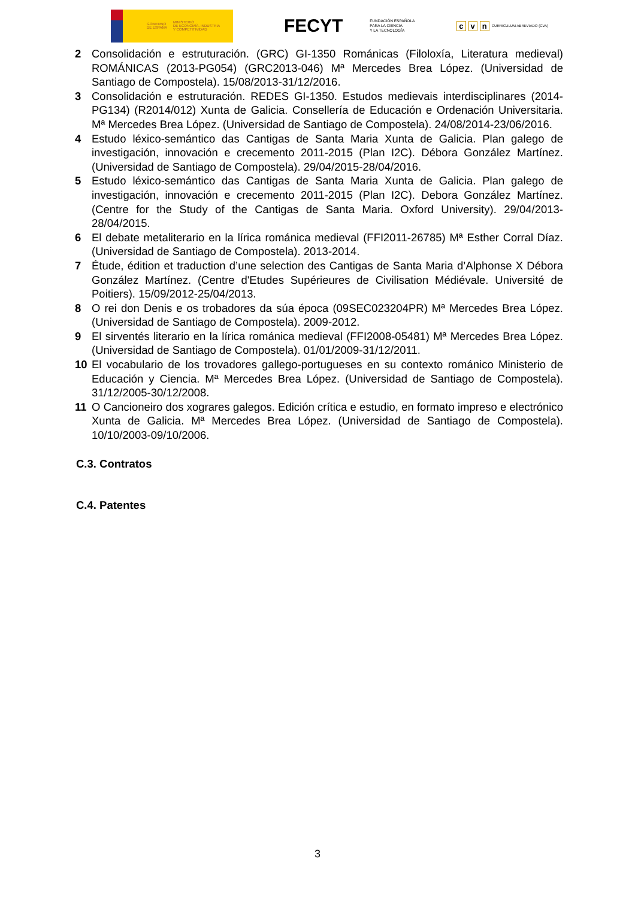GOBIERNO
DE ESPAÑA MINISTERIO
DE ECONOMÍA, INDUSTRIA
Y COMPETITIVIDAD
FECYT FUNDACIÓN ESPAÑOLA
PARA LA CIENCIA
Y LA TECNOLOGÍA
cv n CURRICULUM ABREVIADO (CVA)
2 Consolidación e estruturación. (GRC) GI-1350 Románicas (Filoloxía, Literatura medieval) ROMÁNICAS (2013-PG054) (GRC2013-046) Mª Mercedes Brea López. (Universidad de Santiago de Compostela). 15/08/2013-31/12/2016.
3 Consolidación e estruturación. REDES GI-1350. Estudos medievais interdisciplinares (2014-PG134) (R2014/012) Xunta de Galicia. Consellería de Educación e Ordenación Universitaria. Mª Mercedes Brea López. (Universidad de Santiago de Compostela). 24/08/2014-23/06/2016.
4 Estudo léxico-semántico das Cantigas de Santa Maria Xunta de Galicia. Plan galego de investigación, innovación e crecemento 2011-2015 (Plan I2C). Débora González Martínez. (Universidad de Santiago de Compostela). 29/04/2015-28/04/2016.
5 Estudo léxico-semántico das Cantigas de Santa Maria Xunta de Galicia. Plan galego de investigación, innovación e crecemento 2011-2015 (Plan I2C). Debora González Martínez. (Centre for the Study of the Cantigas de Santa Maria. Oxford University). 29/04/2013-28/04/2015.
6 El debate metaliterario en la lírica románica medieval (FFI2011-26785) Mª Esther Corral Díaz. (Universidad de Santiago de Compostela). 2013-2014.
7 Étude, édition et traduction d’une selection des Cantigas de Santa Maria d’Alphonse X Débora González Martínez. (Centre d'Etudes Supérieures de Civilisation Médiévale. Université de Poitiers). 15/09/2012-25/04/2013.
8 O rei don Denis e os trobadores da súa época (09SEC023204PR) Mª Mercedes Brea López. (Universidad de Santiago de Compostela). 2009-2012.
9 El sirventés literario en la lírica románica medieval (FFI2008-05481) Mª Mercedes Brea López. (Universidad de Santiago de Compostela). 01/01/2009-31/12/2011.
10 El vocabulario de los trovadores gallego-portugueses en su contexto románico Ministerio de Educación y Ciencia. Mª Mercedes Brea López. (Universidad de Santiago de Compostela). 31/12/2005-30/12/2008.
11 O Cancioneiro dos xograres galegos. Edición crítica e estudio, en formato impreso e electrónico Xunta de Galicia. Mª Mercedes Brea López. (Universidad de Santiago de Compostela). 10/10/2003-09/10/2006.
C.3. Contratos
C.4. Patentes
3